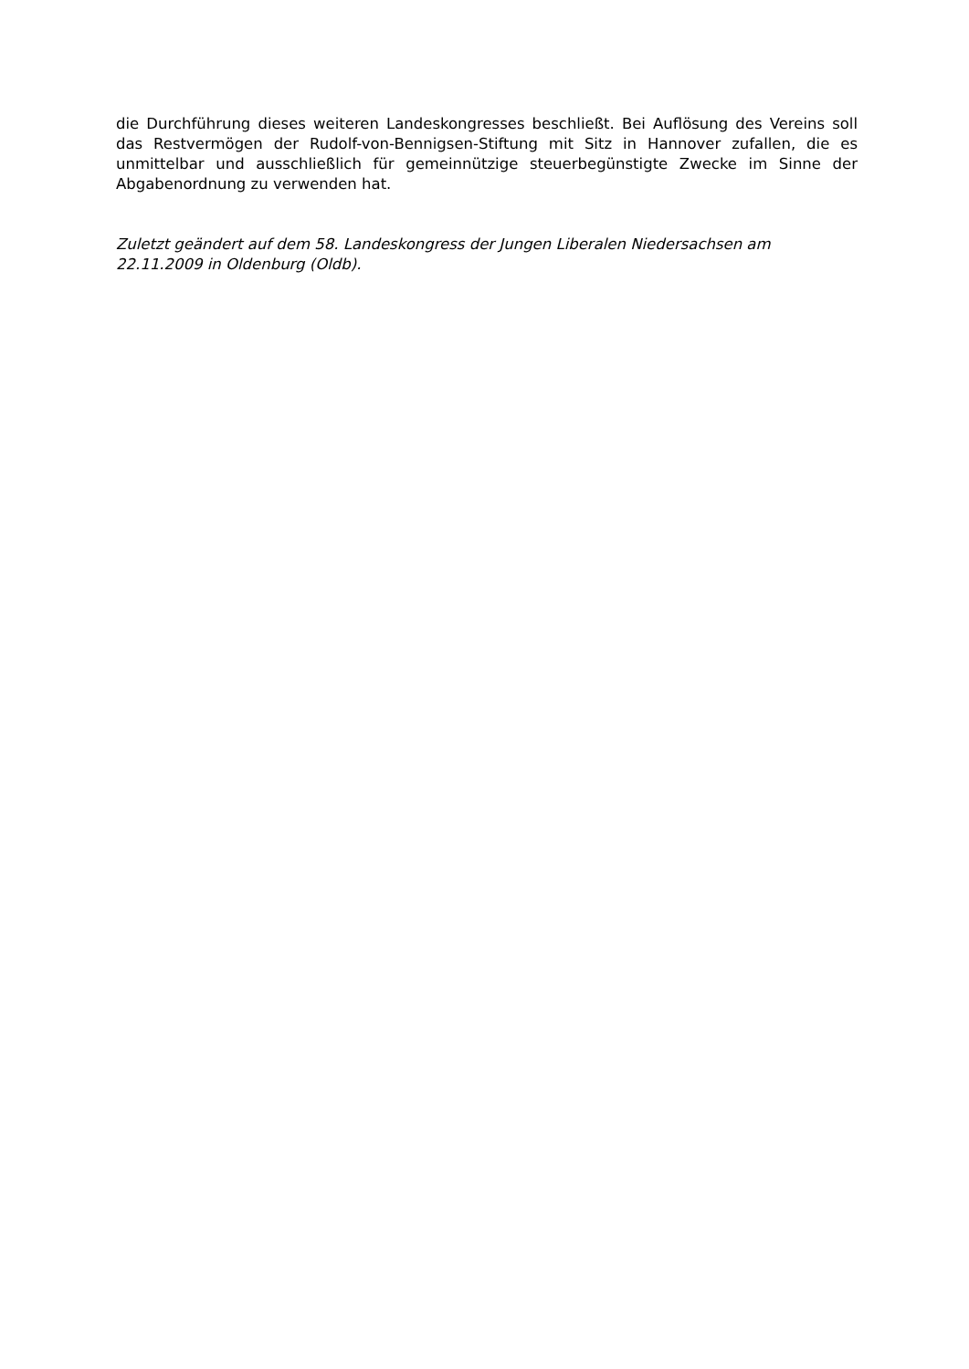die Durchführung dieses weiteren Landeskongresses beschließt. Bei Auflösung des Vereins soll das Restvermögen der Rudolf-von-Bennigsen-Stiftung mit Sitz in Hannover zufallen, die es unmittelbar und ausschließlich für gemeinnützige steuerbegünstigte Zwecke im Sinne der Abgabenordnung zu verwenden hat.
Zuletzt geändert auf dem 58. Landeskongress der Jungen Liberalen Niedersachsen am 22.11.2009 in Oldenburg (Oldb).